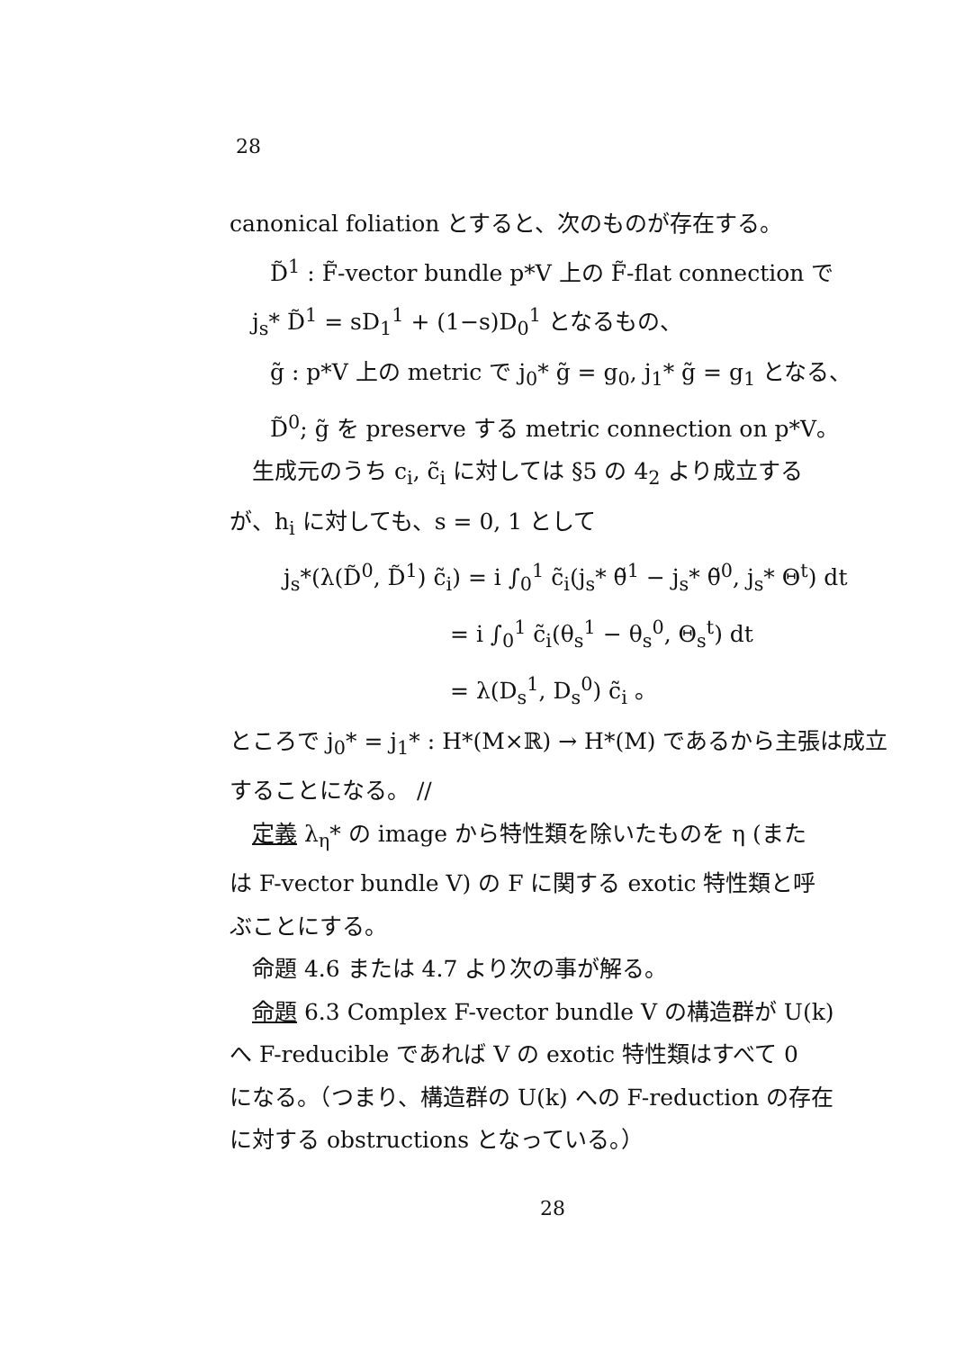28
canonical foliation とすると、次のものが存在する。
D̃<sup>1</sup> : F̃-vector bundle p*V 上の F̃-flat connection で
j<sub>s</sub>* D̃<sup>1</sup> = sD<sub>1</sub><sup>1</sup> + (1−s)D<sub>0</sub><sup>1</sup> となるもの、
g̃ : p*V 上の metric で j<sub>0</sub>* g̃ = g<sub>0</sub>, j<sub>1</sub>* g̃ = g<sub>1</sub> となる、
D̃<sup>0</sup>; g̃ を preserve する metric connection on p*V。
生成元のうち c<sub>i</sub>, c̃<sub>i</sub> に対しては §5 の 4<sub>2</sub> より成立する
が、h<sub>i</sub> に対しても、s = 0, 1 として
j<sub>s</sub>*(λ(D̃<sup>0</sup>, D̃<sup>1</sup>) c̃<sub>i</sub>) = i ∫<sub>0</sub><sup>1</sup> c̃<sub>i</sub>(j<sub>s</sub>* θ̃<sup>1</sup> − j<sub>s</sub>* θ̃<sup>0</sup>, j<sub>s</sub>* Θ<sup>t</sup>) dt
= i ∫<sub>0</sub><sup>1</sup> c̃<sub>i</sub>(θ<sub>s</sub><sup>1</sup> − θ<sub>s</sub><sup>0</sup>, Θ<sub>s</sub><sup>t</sup>) dt
= λ(D<sub>s</sub><sup>1</sup>, D<sub>s</sub><sup>0</sup>) c̃<sub>i</sub> 。
ところで j<sub>0</sub>* = j<sub>1</sub>* : H*(M×ℝ) → H*(M) であるから主張は成立
することになる。 //
定義 λ<sub>η</sub>* の image から特性類を除いたものを η (また
は F-vector bundle V) の F に関する exotic 特性類と呼
ぶことにする。
命題 4.6 または 4.7 より次の事が解る。
命題 6.3 Complex F-vector bundle V の構造群が U(k)
へ F-reducible であれば V の exotic 特性類はすべて 0
になる。（つまり、構造群の U(k) への F-reduction の存在
に対する obstructions となっている。）
28